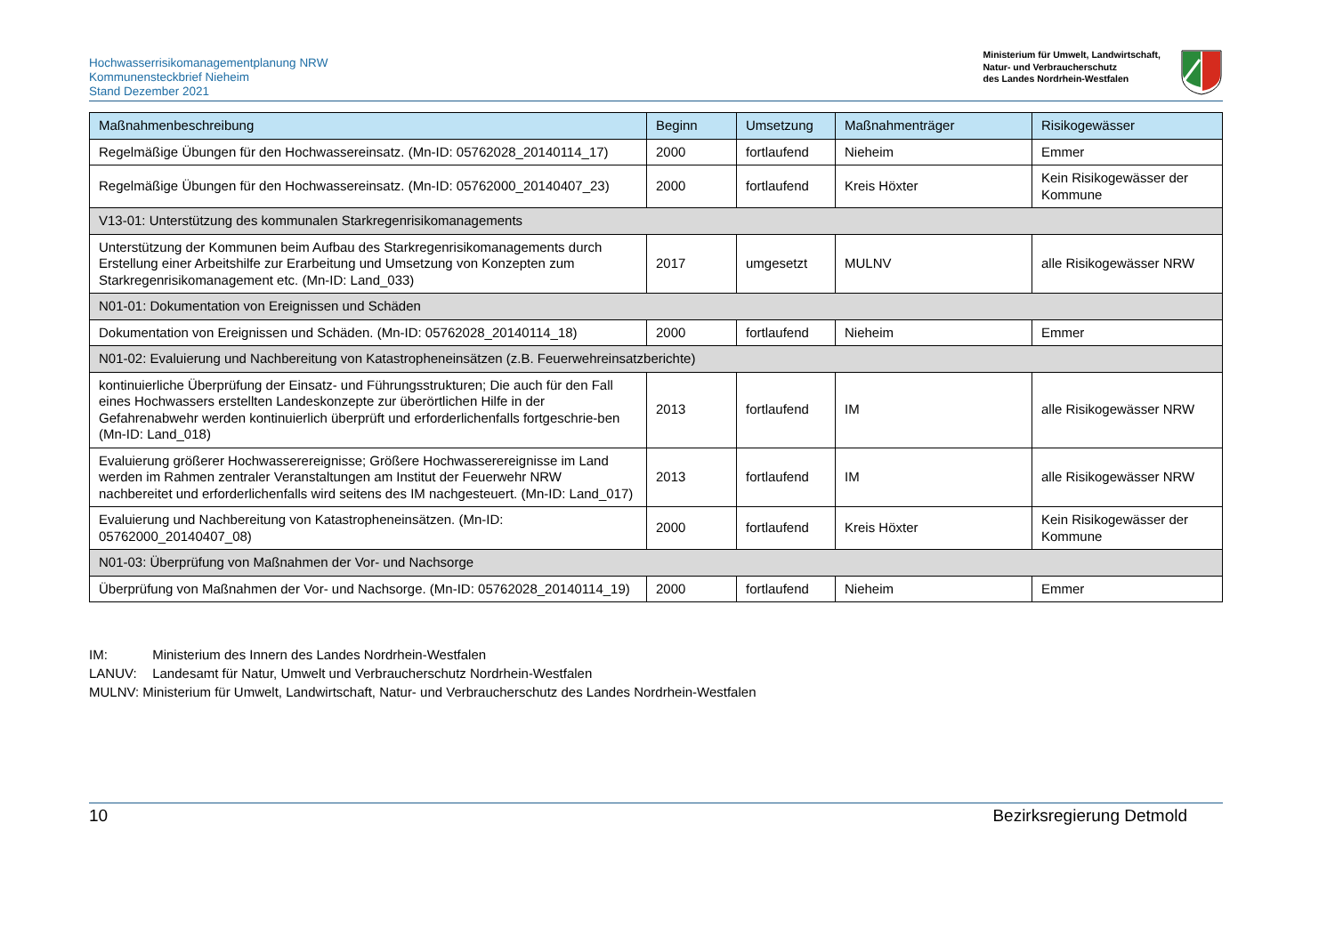Hochwasserrisikomanagementplanung NRW
Kommunensteckbrief Nieheim
Stand Dezember 2021
Ministerium für Umwelt, Landwirtschaft,
Natur- und Verbraucherschutz
des Landes Nordrhein-Westfalen
| Maßnahmenbeschreibung | Beginn | Umsetzung | Maßnahmenträger | Risikogewässer |
| --- | --- | --- | --- | --- |
| Regelmäßige Übungen für den Hochwassereinsatz. (Mn-ID: 05762028_20140114_17) | 2000 | fortlaufend | Nieheim | Emmer |
| Regelmäßige Übungen für den Hochwassereinsatz. (Mn-ID: 05762000_20140407_23) | 2000 | fortlaufend | Kreis Höxter | Kein Risikogewässer der Kommune |
| V13-01: Unterstützung des kommunalen Starkregenrisikomanagements | | | | |
| Unterstützung der Kommunen beim Aufbau des Starkregenrisikomanagements durch Erstellung einer Arbeitshilfe zur Erarbeitung und Umsetzung von Konzepten zum Starkregenrisikomanagement etc. (Mn-ID: Land_033) | 2017 | umgesetzt | MULNV | alle Risikogewässer NRW |
| N01-01: Dokumentation von Ereignissen und Schäden | | | | |
| Dokumentation von Ereignissen und Schäden. (Mn-ID: 05762028_20140114_18) | 2000 | fortlaufend | Nieheim | Emmer |
| N01-02: Evaluierung und Nachbereitung von Katastropheneinsätzen (z.B. Feuerwehreinsatzberichte) | | | | |
| kontinuierliche Überprüfung der Einsatz- und Führungsstrukturen; Die auch für den Fall eines Hochwassers erstellten Landeskonzepte zur überörtlichen Hilfe in der Gefahrenabwehr werden kontinuierlich überprüft und erforderlichenfalls fortgeschrie-ben (Mn-ID: Land_018) | 2013 | fortlaufend | IM | alle Risikogewässer NRW |
| Evaluierung größerer Hochwasserereignisse; Größere Hochwasserereignisse im Land werden im Rahmen zentraler Veranstaltungen am Institut der Feuerwehr NRW nachbereitet und erforderlichenfalls wird seitens des IM nachgesteuert. (Mn-ID: Land_017) | 2013 | fortlaufend | IM | alle Risikogewässer NRW |
| Evaluierung und Nachbereitung von Katastropheneinsätzen. (Mn-ID: 05762000_20140407_08) | 2000 | fortlaufend | Kreis Höxter | Kein Risikogewässer der Kommune |
| N01-03: Überprüfung von Maßnahmen der Vor- und Nachsorge | | | | |
| Überprüfung von Maßnahmen der Vor- und Nachsorge. (Mn-ID: 05762028_20140114_19) | 2000 | fortlaufend | Nieheim | Emmer |
IM: Ministerium des Innern des Landes Nordrhein-Westfalen
LANUV: Landesamt für Natur, Umwelt und Verbraucherschutz Nordrhein-Westfalen
MULNV: Ministerium für Umwelt, Landwirtschaft, Natur- und Verbraucherschutz des Landes Nordrhein-Westfalen
10 Bezirksregierung Detmold